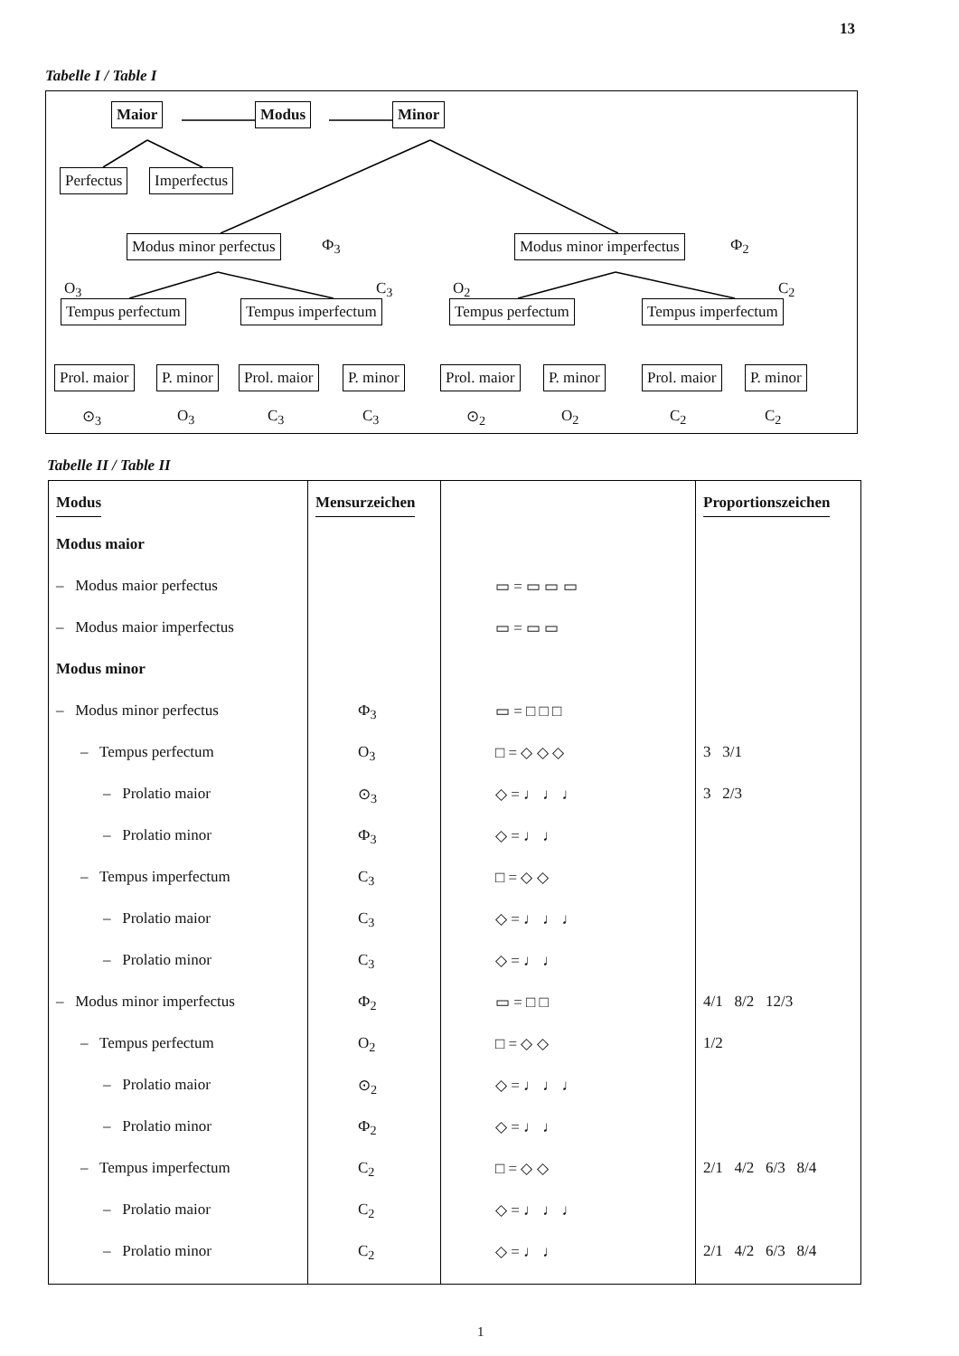13
Tabelle I / Table I
Maior Modus Minor
Perfectus Imperfectus
Modus minor perfectus Ф<sub>3</sub> Modus minor imperfectus Ф<sub>2</sub>
O<sub>3</sub> C<sub>3</sub> O<sub>2</sub> C<sub>2</sub>
Tempus perfectum Tempus imperfectum Tempus perfectum Tempus imperfectum
Prol. maior P. minor Prol. maior P. minor Prol. maior P. minor Prol. maior P. minor
⊙<sub>3</sub> O<sub>3</sub> C<sub>3</sub> C<sub>3</sub> ⊙<sub>2</sub> O<sub>2</sub> C<sub>2</sub> C<sub>2</sub>
Tabelle II / Table II
| Modus | Mensurzeichen | | Proportionszeichen |
| --- | --- | --- | --- |
| Modus maior | | | |
| – Modus maior perfectus | | ▭ = ▭ ▭ ▭ | |
| – Modus maior imperfectus | | ▭ = ▭ ▭ | |
| Modus minor | | | |
| – Modus minor perfectus | Ф<sub>3</sub> | ▭ = □ □ □ | |
| – Tempus perfectum | O<sub>3</sub> | □ = ◇ ◇ ◇ | 3 3/1 |
| – Prolatio maior | ⊙<sub>3</sub> | ◇ = ♩ ♩ ♩ | 3 2/3 |
| – Prolatio minor | Ф<sub>3</sub> | ◇ = ♩ ♩ | |
| – Tempus imperfectum | C<sub>3</sub> | □ = ◇ ◇ | |
| – Prolatio maior | C<sub>3</sub> | ◇ = ♩ ♩ ♩ | |
| – Prolatio minor | C<sub>3</sub> | ◇ = ♩ ♩ | |
| – Modus minor imperfectus | Ф<sub>2</sub> | ▭ = □ □ | 4/1 8/2 12/3 |
| – Tempus perfectum | O<sub>2</sub> | □ = ◇ ◇ | 1/2 |
| – Prolatio maior | ⊙<sub>2</sub> | ◇ = ♩ ♩ ♩ | |
| – Prolatio minor | Ф<sub>2</sub> | ◇ = ♩ ♩ | |
| – Tempus imperfectum | C<sub>2</sub> | □ = ◇ ◇ | 2/1 4/2 6/3 8/4 |
| – Prolatio maior | C<sub>2</sub> | ◇ = ♩ ♩ ♩ | |
| – Prolatio minor | C<sub>2</sub> | ◇ = ♩ ♩ | 2/1 4/2 6/3 8/4 |
1